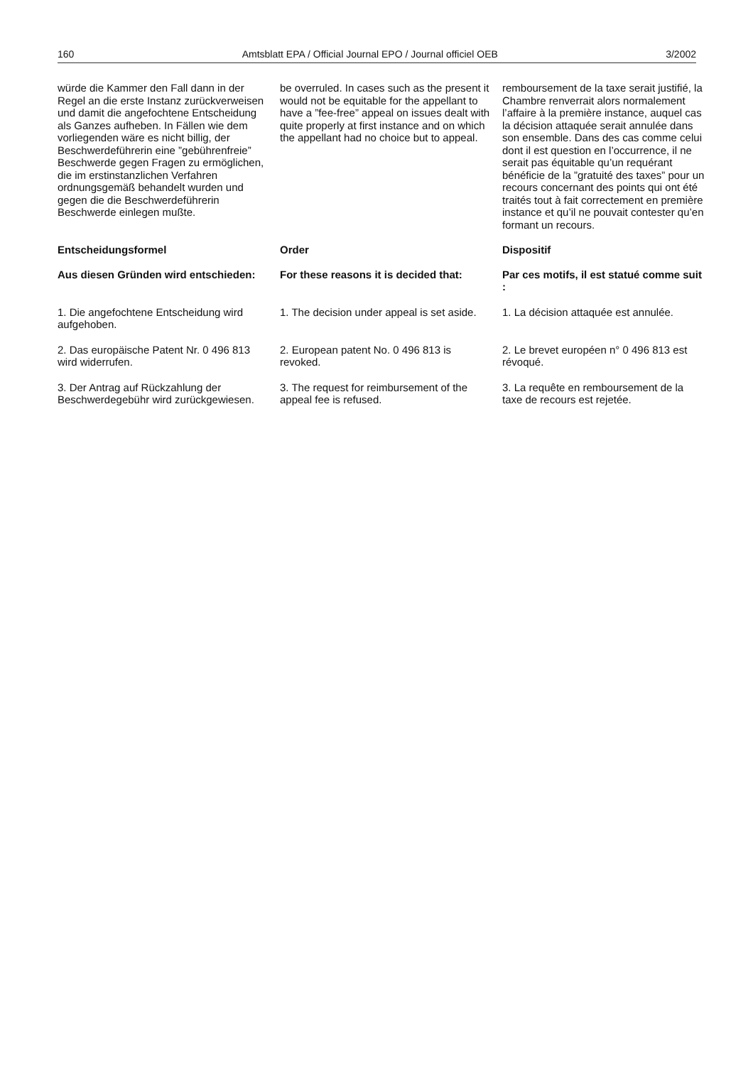160 Amtsblatt EPA / Official Journal EPO / Journal officiel OEB 3/2002
würde die Kammer den Fall dann in der Regel an die erste Instanz zurückverweisen und damit die angefochtene Entscheidung als Ganzes aufheben. In Fällen wie dem vorliegenden wäre es nicht billig, der Beschwerdeführerin eine ”gebührenfreie” Beschwerde gegen Fragen zu ermöglichen, die im erstinstanzlichen Verfahren ordnungsgemäß behandelt wurden und gegen die die Beschwerdeführerin Beschwerde einlegen mußte.
be overruled. In cases such as the present it would not be equitable for the appellant to have a ”fee-free” appeal on issues dealt with quite properly at first instance and on which the appellant had no choice but to appeal.
remboursement de la taxe serait justifié, la Chambre renverrait alors normalement l’affaire à la première instance, auquel cas la décision attaquée serait annulée dans son ensemble. Dans des cas comme celui dont il est question en l’occurrence, il ne serait pas équitable qu’un requérant bénéficie de la ”gratuité des taxes” pour un recours concernant des points qui ont été traités tout à fait correctement en première instance et qu’il ne pouvait contester qu’en formant un recours.
Entscheidungsformel
Order
Dispositif
Aus diesen Gründen wird entschieden:
For these reasons it is decided that:
Par ces motifs, il est statué comme suit :
1. Die angefochtene Entscheidung wird aufgehoben.
1. The decision under appeal is set aside.
1. La décision attaquée est annulée.
2. Das europäische Patent Nr. 0 496 813 wird widerrufen.
2. European patent No. 0 496 813 is revoked.
2. Le brevet européen n° 0 496 813 est révoqué.
3. Der Antrag auf Rückzahlung der Beschwerdegebühr wird zurückgewiesen.
3. The request for reimbursement of the appeal fee is refused.
3. La requête en remboursement de la taxe de recours est rejetée.